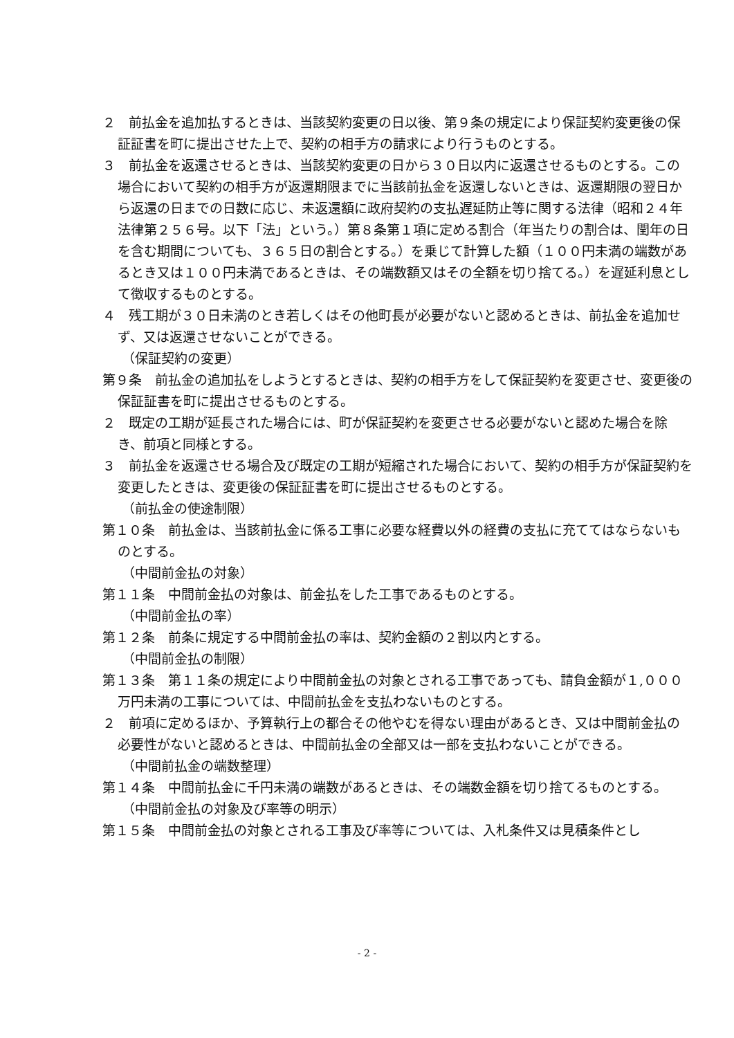２　前払金を追加払するときは、当該契約変更の日以後、第９条の規定により保証契約変更後の保証証書を町に提出させた上で、契約の相手方の請求により行うものとする。
３　前払金を返還させるときは、当該契約変更の日から３０日以内に返還させるものとする。この場合において契約の相手方が返還期限までに当該前払金を返還しないときは、返還期限の翌日から返還の日までの日数に応じ、未返還額に政府契約の支払遅延防止等に関する法律（昭和２４年法律第２５６号。以下「法」という。）第８条第１項に定める割合（年当たりの割合は、閏年の日を含む期間についても、３６５日の割合とする。）を乗じて計算した額（１００円未満の端数があるとき又は１００円未満であるときは、その端数額又はその全額を切り捨てる。）を遅延利息として徴収するものとする。
４　残工期が３０日未満のとき若しくはその他町長が必要がないと認めるときは、前払金を追加せず、又は返還させないことができる。
（保証契約の変更）
第９条　前払金の追加払をしようとするときは、契約の相手方をして保証契約を変更させ、変更後の保証証書を町に提出させるものとする。
２　既定の工期が延長された場合には、町が保証契約を変更させる必要がないと認めた場合を除き、前項と同様とする。
３　前払金を返還させる場合及び既定の工期が短縮された場合において、契約の相手方が保証契約を変更したときは、変更後の保証証書を町に提出させるものとする。
（前払金の使途制限）
第１０条　前払金は、当該前払金に係る工事に必要な経費以外の経費の支払に充ててはならないものとする。
（中間前金払の対象）
第１１条　中間前金払の対象は、前金払をした工事であるものとする。
（中間前金払の率）
第１２条　前条に規定する中間前金払の率は、契約金額の２割以内とする。
（中間前金払の制限）
第１３条　第１１条の規定により中間前金払の対象とされる工事であっても、請負金額が１,０００万円未満の工事については、中間前払金を支払わないものとする。
２　前項に定めるほか、予算執行上の都合その他やむを得ない理由があるとき、又は中間前金払の必要性がないと認めるときは、中間前払金の全部又は一部を支払わないことができる。
（中間前払金の端数整理）
第１４条　中間前払金に千円未満の端数があるときは、その端数金額を切り捨てるものとする。
（中間前金払の対象及び率等の明示）
第１５条　中間前金払の対象とされる工事及び率等については、入札条件又は見積条件とし
- 2 -